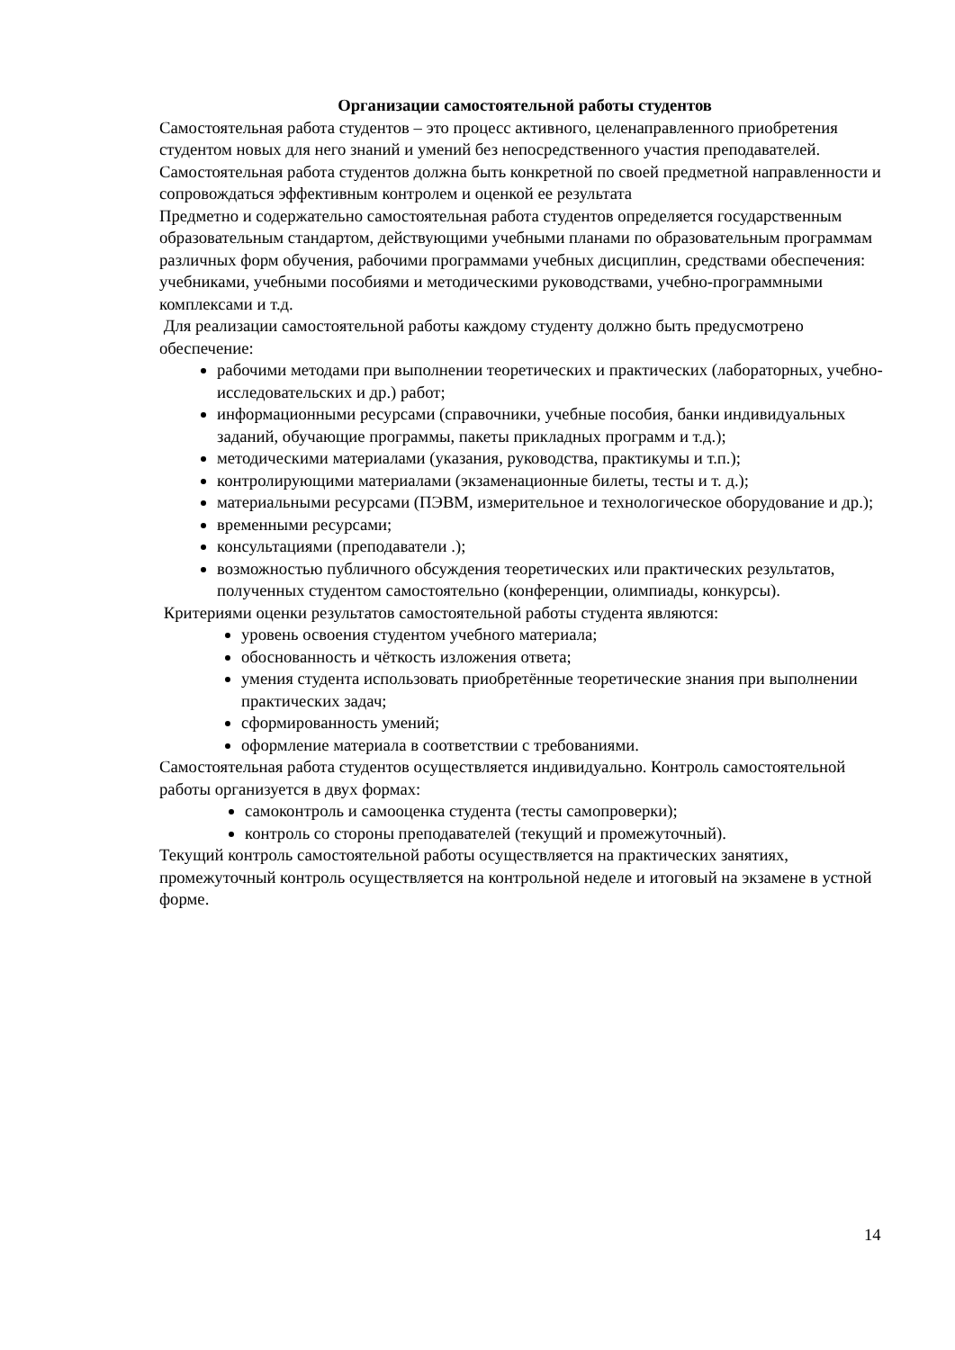Организации самостоятельной работы студентов
Самостоятельная работа студентов – это процесс активного, целенаправленного приобретения студентом новых для него знаний и умений без непосредственного участия преподавателей. Самостоятельная работа студентов должна быть конкретной по своей предметной направленности и сопровождаться эффективным контролем и оценкой ее результата
Предметно и содержательно самостоятельная работа студентов определяется государственным образовательным стандартом, действующими учебными планами по образовательным программам различных форм обучения, рабочими программами учебных дисциплин, средствами обеспечения: учебниками, учебными пособиями и методическими руководствами, учебно-программными комплексами и т.д.
Для реализации самостоятельной работы каждому студенту должно быть предусмотрено обеспечение:
рабочими методами при выполнении теоретических и практических (лабораторных, учебно-исследовательских и др.) работ;
информационными ресурсами (справочники, учебные пособия, банки индивидуальных заданий, обучающие программы, пакеты прикладных программ и т.д.);
методическими материалами (указания, руководства, практикумы и т.п.);
контролирующими материалами (экзаменационные билеты, тесты и т. д.);
материальными ресурсами (ПЭВМ, измерительное и технологическое оборудование и др.);
временными ресурсами;
консультациями (преподаватели .);
возможностью публичного обсуждения теоретических или практических результатов, полученных студентом самостоятельно (конференции, олимпиады, конкурсы).
Критериями оценки результатов самостоятельной работы студента являются:
уровень освоения студентом учебного материала;
обоснованность и чёткость изложения ответа;
умения студента использовать приобретённые теоретические знания при выполнении практических задач;
сформированность умений;
оформление материала в соответствии с требованиями.
Самостоятельная работа студентов осуществляется индивидуально. Контроль самостоятельной работы организуется в двух формах:
самоконтроль и самооценка студента (тесты самопроверки);
контроль со стороны преподавателей (текущий и промежуточный).
Текущий контроль самостоятельной работы осуществляется на практических занятиях, промежуточный контроль осуществляется на контрольной неделе и итоговый на экзамене в устной форме.
14